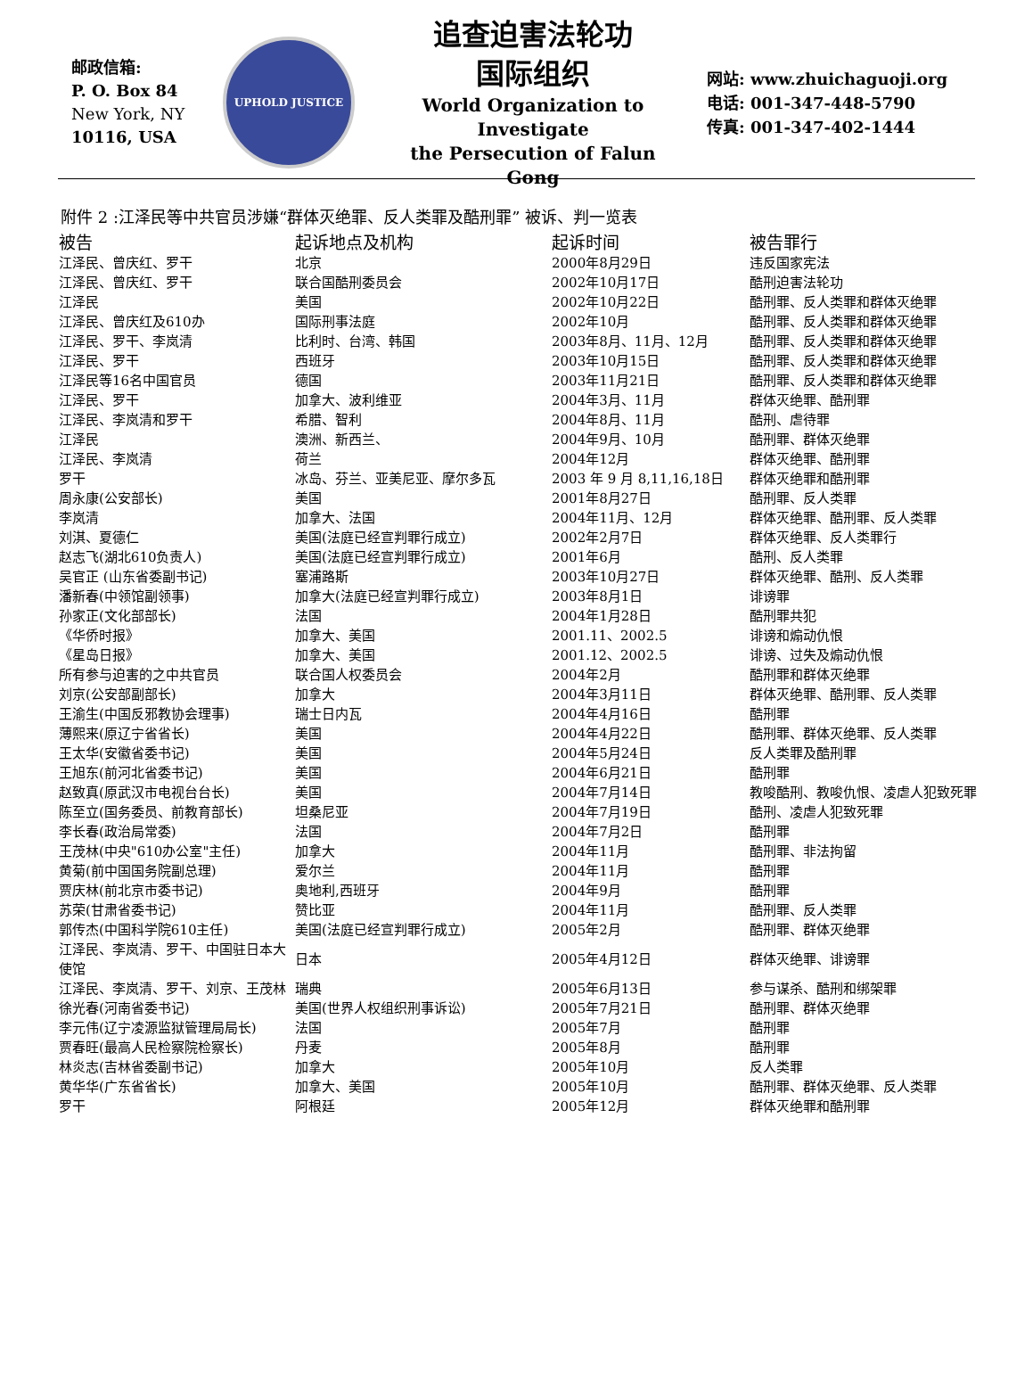邮政信箱:
P. O. Box 84
New York, NY
10116, USA
UPHOLD JUSTICE
追查迫害法轮功
国际组织
World Organization to Investigate
the Persecution of Falun Gong
网站: www.zhuichaguoji.org
电话: 001-347-448-5790
传真: 001-347-402-1444
附件 2 :江泽民等中共官员涉嫌“群体灭绝罪、反人类罪及酷刑罪” 被诉、判一览表
| 被告 | 起诉地点及机构 | 起诉时间 | 被告罪行 |
| --- | --- | --- | --- |
| 江泽民、曾庆红、罗干 | 北京 | 2000年8月29日 | 违反国家宪法 |
| 江泽民、曾庆红、罗干 | 联合国酷刑委员会 | 2002年10月17日 | 酷刑迫害法轮功 |
| 江泽民 | 美国 | 2002年10月22日 | 酷刑罪、反人类罪和群体灭绝罪 |
| 江泽民、曾庆红及610办 | 国际刑事法庭 | 2002年10月 | 酷刑罪、反人类罪和群体灭绝罪 |
| 江泽民、罗干、李岚清 | 比利时、台湾、韩国 | 2003年8月、11月、12月 | 酷刑罪、反人类罪和群体灭绝罪 |
| 江泽民、罗干 | 西班牙 | 2003年10月15日 | 酷刑罪、反人类罪和群体灭绝罪 |
| 江泽民等16名中国官员 | 德国 | 2003年11月21日 | 酷刑罪、反人类罪和群体灭绝罪 |
| 江泽民、罗干 | 加拿大、波利维亚 | 2004年3月、11月 | 群体灭绝罪、酷刑罪 |
| 江泽民、李岚清和罗干 | 希腊、智利 | 2004年8月、11月 | 酷刑、虐待罪 |
| 江泽民 | 澳洲、新西兰、 | 2004年9月、10月 | 酷刑罪、群体灭绝罪 |
| 江泽民、李岚清 | 荷兰 | 2004年12月 | 群体灭绝罪、酷刑罪 |
| 罗干 | 冰岛、芬兰、亚美尼亚、摩尔多瓦 | 2003 年 9 月 8,11,16,18日 | 群体灭绝罪和酷刑罪 |
| 周永康(公安部长) | 美国 | 2001年8月27日 | 酷刑罪、反人类罪 |
| 李岚清 | 加拿大、法国 | 2004年11月、12月 | 群体灭绝罪、酷刑罪、反人类罪 |
| 刘淇、夏德仁 | 美国(法庭已经宣判罪行成立) | 2002年2月7日 | 群体灭绝罪、反人类罪行 |
| 赵志飞(湖北610负责人) | 美国(法庭已经宣判罪行成立) | 2001年6月 | 酷刑、反人类罪 |
| 吴官正 (山东省委副书记) | 塞浦路斯 | 2003年10月27日 | 群体灭绝罪、酷刑、反人类罪 |
| 潘新春(中领馆副领事) | 加拿大(法庭已经宣判罪行成立) | 2003年8月1日 | 诽谤罪 |
| 孙家正(文化部部长) | 法国 | 2004年1月28日 | 酷刑罪共犯 |
| 《华侨时报》 | 加拿大、美国 | 2001.11、2002.5 | 诽谤和煽动仇恨 |
| 《星岛日报》 | 加拿大、美国 | 2001.12、2002.5 | 诽谤、过失及煽动仇恨 |
| 所有参与迫害的之中共官员 | 联合国人权委员会 | 2004年2月 | 酷刑罪和群体灭绝罪 |
| 刘京(公安部副部长) | 加拿大 | 2004年3月11日 | 群体灭绝罪、酷刑罪、反人类罪 |
| 王渝生(中国反邪教协会理事) | 瑞士日内瓦 | 2004年4月16日 | 酷刑罪 |
| 薄熙来(原辽宁省省长) | 美国 | 2004年4月22日 | 酷刑罪、群体灭绝罪、反人类罪 |
| 王太华(安徽省委书记) | 美国 | 2004年5月24日 | 反人类罪及酷刑罪 |
| 王旭东(前河北省委书记) | 美国 | 2004年6月21日 | 酷刑罪 |
| 赵致真(原武汉市电视台台长) | 美国 | 2004年7月14日 | 教唆酷刑、教唆仇恨、凌虐人犯致死罪 |
| 陈至立(国务委员、前教育部长) | 坦桑尼亚 | 2004年7月19日 | 酷刑、凌虐人犯致死罪 |
| 李长春(政治局常委) | 法国 | 2004年7月2日 | 酷刑罪 |
| 王茂林(中央"610办公室"主任) | 加拿大 | 2004年11月 | 酷刑罪、非法拘留 |
| 黄菊(前中国国务院副总理) | 爱尔兰 | 2004年11月 | 酷刑罪 |
| 贾庆林(前北京市委书记) | 奥地利,西班牙 | 2004年9月 | 酷刑罪 |
| 苏荣(甘肃省委书记) | 赞比亚 | 2004年11月 | 酷刑罪、反人类罪 |
| 郭传杰(中国科学院610主任) | 美国(法庭已经宣判罪行成立) | 2005年2月 | 酷刑罪、群体灭绝罪 |
| 江泽民、李岚清、罗干、中国驻日本大使馆 | 日本 | 2005年4月12日 | 群体灭绝罪、诽谤罪 |
| 江泽民、李岚清、罗干、刘京、王茂林 | 瑞典 | 2005年6月13日 | 参与谋杀、酷刑和绑架罪 |
| 徐光春(河南省委书记) | 美国(世界人权组织刑事诉讼) | 2005年7月21日 | 酷刑罪、群体灭绝罪 |
| 李元伟(辽宁凌源监狱管理局局长) | 法国 | 2005年7月 | 酷刑罪 |
| 贾春旺(最高人民检察院检察长) | 丹麦 | 2005年8月 | 酷刑罪 |
| 林炎志(吉林省委副书记) | 加拿大 | 2005年10月 | 反人类罪 |
| 黄华华(广东省省长) | 加拿大、美国 | 2005年10月 | 酷刑罪、群体灭绝罪、反人类罪 |
| 罗干 | 阿根廷 | 2005年12月 | 群体灭绝罪和酷刑罪 |